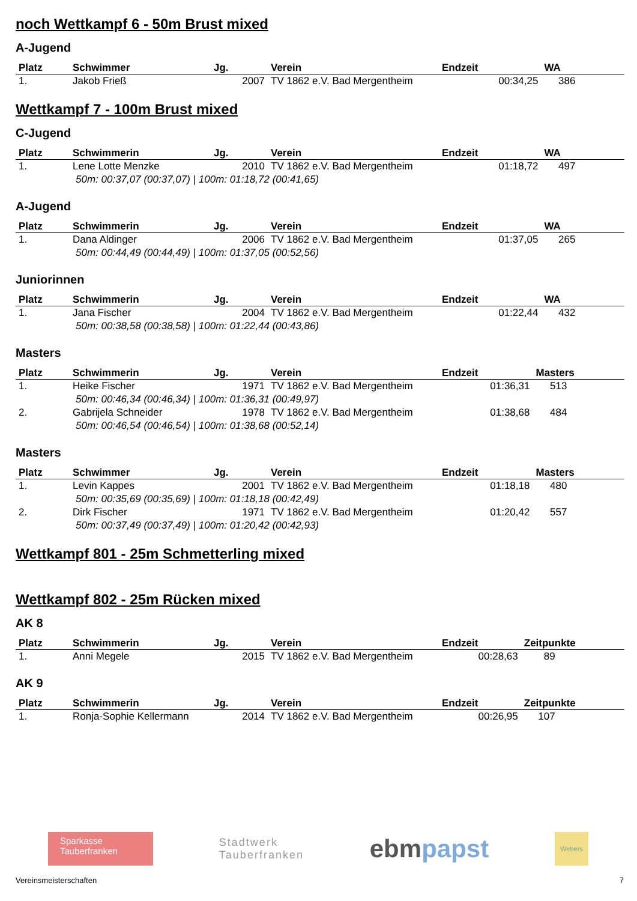noch Wettkampf 6 - 50m Brust mixed
A-Jugend
| Platz | Schwimmer | Jg. | Verein | Endzeit | WA |
| --- | --- | --- | --- | --- | --- |
| 1. | Jakob Frieß | 2007 | TV 1862 e.V. Bad Mergentheim | 00:34,25 | 386 |
Wettkampf 7 - 100m Brust mixed
C-Jugend
| Platz | Schwimmerin | Jg. | Verein | Endzeit | WA |
| --- | --- | --- | --- | --- | --- |
| 1. | Lene Lotte Menzke | 2010 | TV 1862 e.V. Bad Mergentheim | 01:18,72 | 497 |
| 50m: 00:37,07 (00:37,07) / 100m: 01:18,72 (00:41,65) | | | | | |
A-Jugend
| Platz | Schwimmerin | Jg. | Verein | Endzeit | WA |
| --- | --- | --- | --- | --- | --- |
| 1. | Dana Aldinger | 2006 | TV 1862 e.V. Bad Mergentheim | 01:37,05 | 265 |
| 50m: 00:44,49 (00:44,49) / 100m: 01:37,05 (00:52,56) | | | | | |
Juniorinnen
| Platz | Schwimmerin | Jg. | Verein | Endzeit | WA |
| --- | --- | --- | --- | --- | --- |
| 1. | Jana Fischer | 2004 | TV 1862 e.V. Bad Mergentheim | 01:22,44 | 432 |
| 50m: 00:38,58 (00:38,58) / 100m: 01:22,44 (00:43,86) | | | | | |
Masters
| Platz | Schwimmerin | Jg. | Verein | Endzeit | Masters |
| --- | --- | --- | --- | --- | --- |
| 1. | Heike Fischer | 1971 | TV 1862 e.V. Bad Mergentheim | 01:36,31 | 513 |
| 50m: 00:46,34 (00:46,34) / 100m: 01:36,31 (00:49,97) | | | | | |
| 2. | Gabrijela Schneider | 1978 | TV 1862 e.V. Bad Mergentheim | 01:38,68 | 484 |
| 50m: 00:46,54 (00:46,54) / 100m: 01:38,68 (00:52,14) | | | | | |
Masters
| Platz | Schwimmer | Jg. | Verein | Endzeit | Masters |
| --- | --- | --- | --- | --- | --- |
| 1. | Levin Kappes | 2001 | TV 1862 e.V. Bad Mergentheim | 01:18,18 | 480 |
| 50m: 00:35,69 (00:35,69) / 100m: 01:18,18 (00:42,49) | | | | | |
| 2. | Dirk Fischer | 1971 | TV 1862 e.V. Bad Mergentheim | 01:20,42 | 557 |
| 50m: 00:37,49 (00:37,49) / 100m: 01:20,42 (00:42,93) | | | | | |
Wettkampf 801 - 25m Schmetterling mixed
Wettkampf 802 - 25m Rücken mixed
AK 8
| Platz | Schwimmerin | Jg. | Verein | Endzeit | Zeitpunkte |
| --- | --- | --- | --- | --- | --- |
| 1. | Anni Megele | 2015 | TV 1862 e.V. Bad Mergentheim | 00:28,63 | 89 |
AK 9
| Platz | Schwimmerin | Jg. | Verein | Endzeit | Zeitpunkte |
| --- | --- | --- | --- | --- | --- |
| 1. | Ronja-Sophie Kellermann | 2014 | TV 1862 e.V. Bad Mergentheim | 00:26,95 | 107 |
Sparkasse
Tauberfranken
Stadtwerk
Tauberfranken
ebm papst
Webers
Vereinsmeisterschaften 7